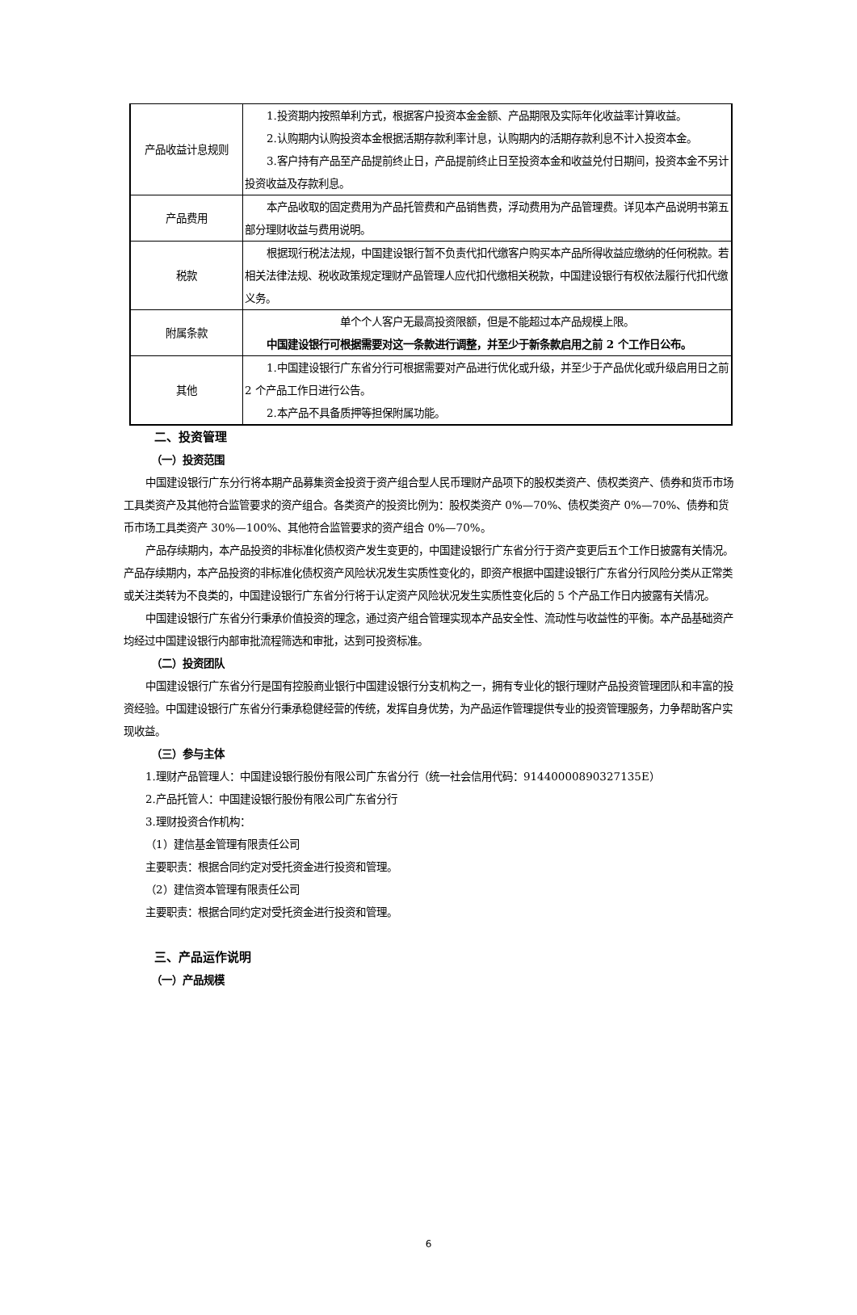| 产品收益计息规则 | 1.投资期内按照单利方式，根据客户投资本金金额、产品期限及实际年化收益率计算收益。 2.认购期内认购投资本金根据活期存款利率计息，认购期内的活期存款利息不计入投资本金。 3.客户持有产品至产品提前终止日，产品提前终止日至投资本金和收益兑付日期间，投资本金不另计投资收益及存款利息。 |
| 产品费用 | 本产品收取的固定费用为产品托管费和产品销售费，浮动费用为产品管理费。详见本产品说明书第五部分理财收益与费用说明。 |
| 税款 | 根据现行税法法规，中国建设银行暂不负责代扣代缴客户购买本产品所得收益应缴纳的任何税款。若相关法律法规、税收政策规定理财产品管理人应代扣代缴相关税款，中国建设银行有权依法履行代扣代缴义务。 |
| 附属条款 | 单个个人客户无最高投资限额，但是不能超过本产品规模上限。 中国建设银行可根据需要对这一条款进行调整，并至少于新条款启用之前 2 个工作日公布。 |
| 其他 | 1.中国建设银行广东省分行可根据需要对产品进行优化或升级，并至少于产品优化或升级启用日之前 2 个产品工作日进行公告。 2.本产品不具备质押等担保附属功能。 |
二、投资管理
（一）投资范围
中国建设银行广东分行将本期产品募集资金投资于资产组合型人民币理财产品项下的股权类资产、债权类资产、债券和货币市场工具类资产及其他符合监管要求的资产组合。各类资产的投资比例为：股权类资产 0%—70%、债权类资产 0%—70%、债券和货币市场工具类资产 30%—100%、其他符合监管要求的资产组合 0%—70%。
产品存续期内，本产品投资的非标准化债权资产发生变更的，中国建设银行广东省分行于资产变更后五个工作日披露有关情况。产品存续期内，本产品投资的非标准化债权资产风险状况发生实质性变化的，即资产根据中国建设银行广东省分行风险分类从正常类或关注类转为不良类的，中国建设银行广东省分行将于认定资产风险状况发生实质性变化后的 5 个产品工作日内披露有关情况。
中国建设银行广东省分行秉承价值投资的理念，通过资产组合管理实现本产品安全性、流动性与收益性的平衡。本产品基础资产均经过中国建设银行内部审批流程筛选和审批，达到可投资标准。
（二）投资团队
中国建设银行广东省分行是国有控股商业银行中国建设银行分支机构之一，拥有专业化的银行理财产品投资管理团队和丰富的投资经验。中国建设银行广东省分行秉承稳健经营的传统，发挥自身优势，为产品运作管理提供专业的投资管理服务，力争帮助客户实现收益。
（三）参与主体
1.理财产品管理人：中国建设银行股份有限公司广东省分行（统一社会信用代码：91440000890327135E）
2.产品托管人：中国建设银行股份有限公司广东省分行
3.理财投资合作机构：
（1）建信基金管理有限责任公司
主要职责：根据合同约定对受托资金进行投资和管理。
（2）建信资本管理有限责任公司
主要职责：根据合同约定对受托资金进行投资和管理。
三、产品运作说明
（一）产品规模
6